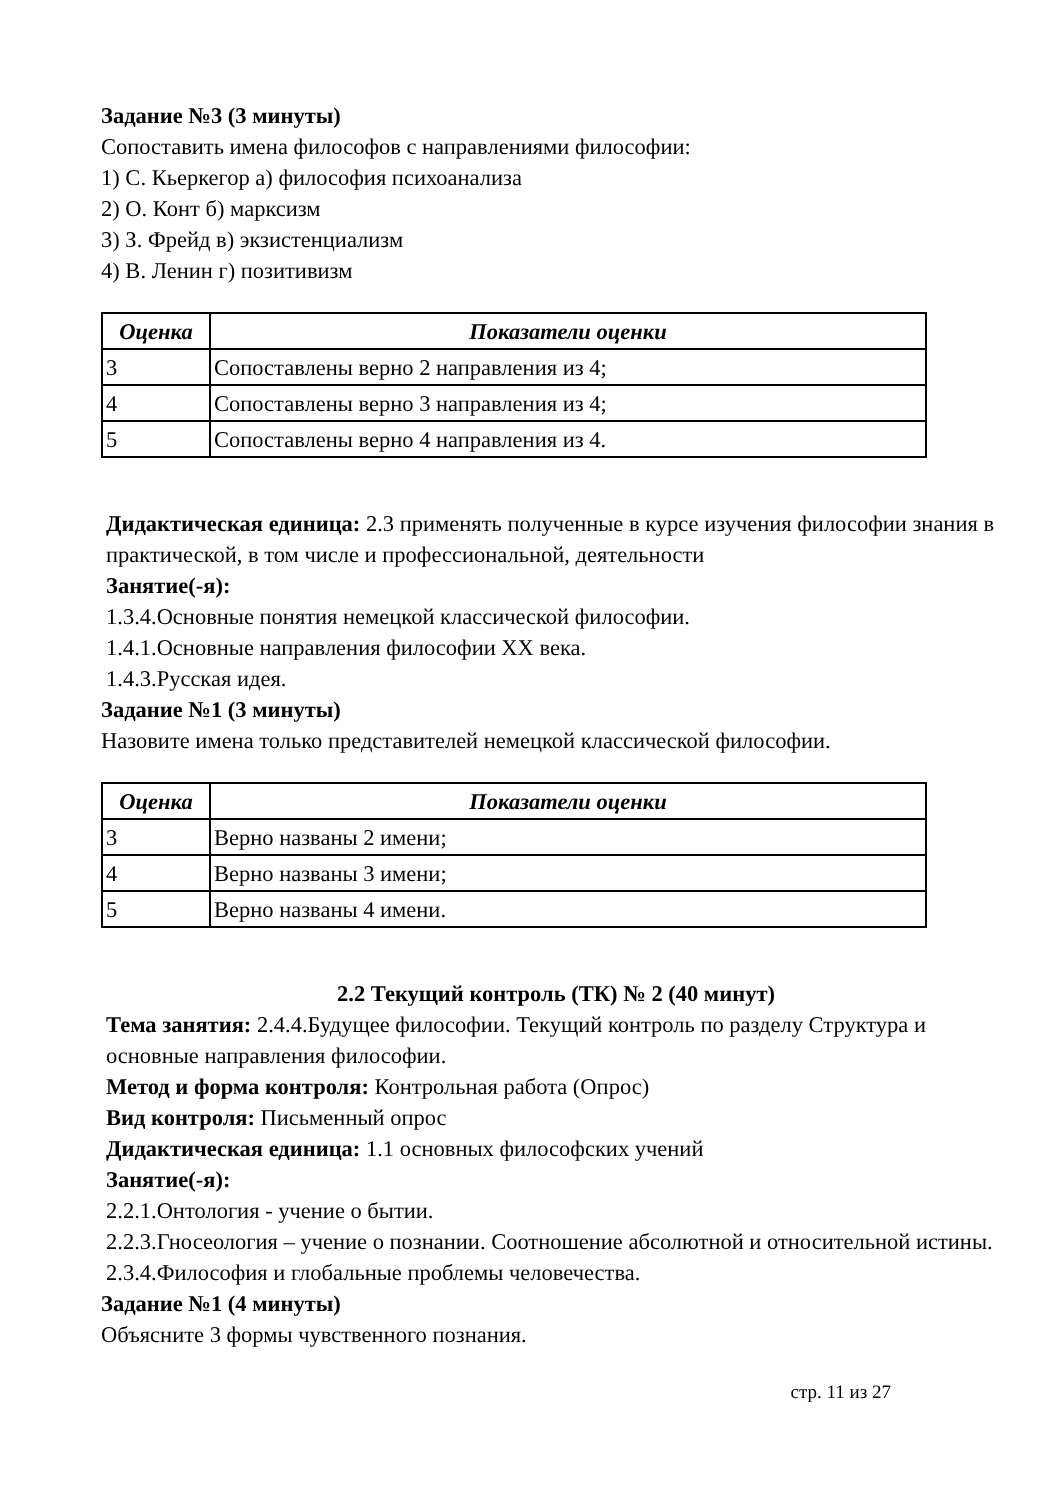Задание №3 (3 минуты)
Сопоставить имена философов с направлениями философии:
1) С. Кьеркегор а) философия психоанализа
2) О. Конт б) марксизм
3) З. Фрейд в) экзистенциализм
4) В. Ленин г) позитивизм
| Оценка | Показатели оценки |
| --- | --- |
| 3 | Сопоставлены верно 2 направления из 4; |
| 4 | Сопоставлены верно 3 направления из 4; |
| 5 | Сопоставлены верно 4 направления из 4. |
Дидактическая единица: 2.3 применять полученные в курсе изучения философии знания в практической, в том числе и профессиональной, деятельности
Занятие(-я):
1.3.4.Основные понятия немецкой классической философии.
1.4.1.Основные направления философии XX века.
1.4.3.Русская идея.
Задание №1 (3 минуты)
Назовите имена только представителей немецкой классической философии.
| Оценка | Показатели оценки |
| --- | --- |
| 3 | Верно названы 2 имени; |
| 4 | Верно названы 3 имени; |
| 5 | Верно названы 4 имени. |
2.2 Текущий контроль (ТК) № 2 (40 минут)
Тема занятия: 2.4.4.Будущее философии. Текущий контроль по разделу Структура и основные направления философии.
Метод и форма контроля: Контрольная работа (Опрос)
Вид контроля: Письменный опрос
Дидактическая единица: 1.1 основных философских учений
Занятие(-я):
2.2.1.Онтология - учение о бытии.
2.2.3.Гносеология – учение о познании. Соотношение абсолютной и относительной истины.
2.3.4.Философия и глобальные проблемы человечества.
Задание №1 (4 минуты)
Объясните 3 формы чувственного познания.
стр. 11 из 27